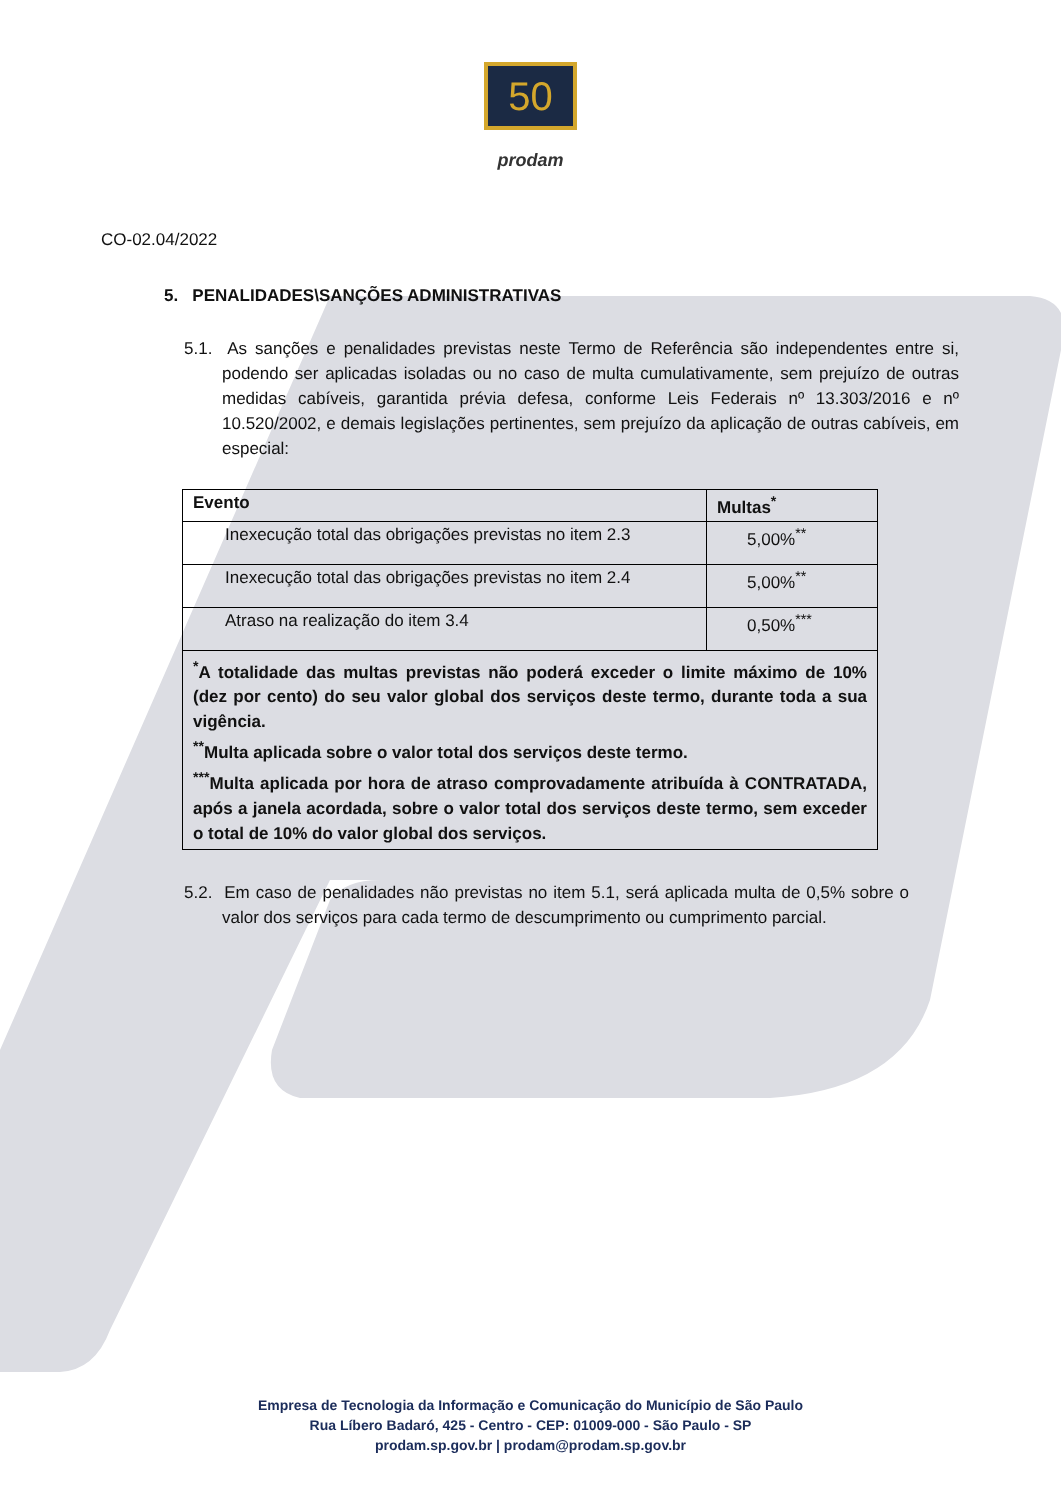50
prodam
CO-02.04/2022
5. PENALIDADES\SANÇÕES ADMINISTRATIVAS
5.1. As sanções e penalidades previstas neste Termo de Referência são independentes entre si, podendo ser aplicadas isoladas ou no caso de multa cumulativamente, sem prejuízo de outras medidas cabíveis, garantida prévia defesa, conforme Leis Federais nº 13.303/2016 e nº 10.520/2002, e demais legislações pertinentes, sem prejuízo da aplicação de outras cabíveis, em especial:
| Evento | Multas<sup>*</sup> |
| --- | --- |
| Inexecução total das obrigações previstas no item 2.3 | 5,00%<sup>**</sup> |
| Inexecução total das obrigações previstas no item 2.4 | 5,00%<sup>**</sup> |
| Atraso na realização do item 3.4 | 0,50%<sup>***</sup> |
| <sup>*</sup> A totalidade das multas previstas não poderá exceder o limite máximo de 10% (dez por cento) do seu valor global dos serviços deste termo, durante toda a sua vigência. <sup>**</sup> Multa aplicada sobre o valor total dos serviços deste termo. <sup>***</sup> Multa aplicada por hora de atraso comprovadamente atribuída à CONTRATADA, após a janela acordada, sobre o valor total dos serviços deste termo, sem exceder o total de 10% do valor global dos serviços. | |
5.2. Em caso de penalidades não previstas no item 5.1, será aplicada multa de 0,5% sobre o valor dos serviços para cada termo de descumprimento ou cumprimento parcial.
Empresa de Tecnologia da Informação e Comunicação do Município de São Paulo
Rua Líbero Badaró, 425 - Centro - CEP: 01009-000 - São Paulo - SP
prodam.sp.gov.br | prodam@prodam.sp.gov.br